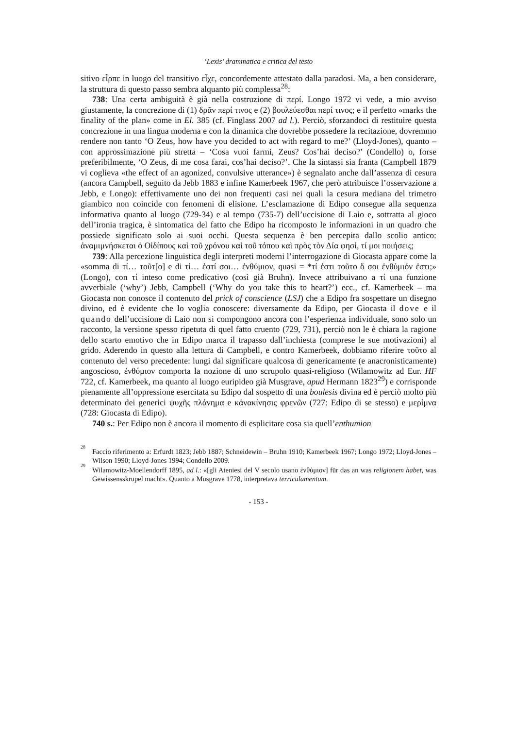‘Lexis’ drammatica e critica del testo
sitivo εἷρπε in luogo del transitivo εἷχε, concordemente attestato dalla paradosi. Ma, a ben considerare, la struttura di questo passo sembra alquanto più complessa<sup>28</sup>:
738: Una certa ambiguità è già nella costruzione di περί. Longo 1972 vi vede, a mio avviso giustamente, la concrezione di (1) δρᾶν περί τινος e (2) βουλεύεσθαι περί τινος; e il perfetto «marks the finality of the plan» come in El. 385 (cf. Finglass 2007 ad l.). Perciò, sforzandoci di restituire questa concrezione in una lingua moderna e con la dinamica che dovrebbe possedere la recitazione, dovremmo rendere non tanto ‘O Zeus, how have you decided to act with regard to me?’ (Lloyd-Jones), quanto – con approssimazione più stretta – ‘Cosa vuoi farmi, Zeus? Cos’hai deciso?’ (Condello) o, forse preferibilmente, ‘O Zeus, di me cosa farai, cos’hai deciso?’. Che la sintassi sia franta (Campbell 1879 vi coglieva «the effect of an agonized, convulsive utterance») è segnalato anche dall’assenza di cesura (ancora Campbell, seguito da Jebb 1883 e infine Kamerbeek 1967, che però attribuisce l’osservazione a Jebb, e Longo): effettivamente uno dei non frequenti casi nei quali la cesura mediana del trimetro giambico non coincide con fenomeni di elisione. L’esclamazione di Edipo consegue alla sequenza informativa quanto al luogo (729-34) e al tempo (735-7) dell’uccisione di Laio e, sottratta al gioco dell’ironia tragica, è sintomatica del fatto che Edipo ha ricomposto le informazioni in un quadro che possiede significato solo ai suoi occhi. Questa sequenza è ben percepita dallo scolio antico: ἀναμιμνήσκεται ὁ Οἰδίπους καὶ τοῦ χρόνου καὶ τοῦ τόπου καὶ πρὸς τὸν Δία φησί, τί μοι ποιήσεις;
739: Alla percezione linguistica degli interpreti moderni l’interrogazione di Giocasta appare come la «somma di τί… τοῦτ[ο] e di τί… ἐστί σοι… ἐνθύμιον, quasi = *τί ἐστι τοῦτο ὅ σοι ἐνθύμιόν ἐστι;» (Longo), con τί inteso come predicativo (così già Bruhn). Invece attribuivano a τί una funzione avverbiale (‘why’) Jebb, Campbell (‘Why do you take this to heart?’) ecc., cf. Kamerbeek – ma Giocasta non conosce il contenuto del prick of conscience (LSJ) che a Edipo fra sospettare un disegno divino, ed è evidente che lo voglia conoscere: diversamente da Edipo, per Giocasta il dove e il quando dell’uccisione di Laio non si compongono ancora con l’esperienza individuale, sono solo un racconto, la versione spesso ripetuta di quel fatto cruento (729, 731), perciò non le è chiara la ragione dello scarto emotivo che in Edipo marca il trapasso dall’inchiesta (comprese le sue motivazioni) al grido. Aderendo in questo alla lettura di Campbell, e contro Kamerbeek, dobbiamo riferire τοῦτο al contenuto del verso precedente: lungi dal significare qualcosa di genericamente (e anacronisticamente) angoscioso, ἐνθύμιον comporta la nozione di uno scrupolo quasi-religioso (Wilamowitz ad Eur. HF 722, cf. Kamerbeek, ma quanto al luogo euripideo già Musgrave, apud Hermann 1823<sup>29</sup>) e corrisponde pienamente all’oppressione esercitata su Edipo dal sospetto di una boulesis divina ed è perciò molto più determinato dei generici ψυχῆς πλάνημα e κἀνακίνησις φρενῶν (727: Edipo di se stesso) e μερίμνα (728: Giocasta di Edipo).
740 s.: Per Edipo non è ancora il momento di esplicitare cosa sia quell’enthumion
<sup>28</sup> Faccio riferimento a: Erfurdt 1823; Jebb 1887; Schneidewin – Bruhn 1910; Kamerbeek 1967; Longo 1972; Lloyd-Jones – Wilson 1990; Lloyd-Jones 1994; Condello 2009.
<sup>29</sup> Wilamowitz-Moellendorff 1895, ad l.: «[gli Ateniesi del V secolo usano ἐνθύμιον] für das an was religionem habet, was Gewissensskrupel macht». Quanto a Musgrave 1778, interpretava terriculamentum.
- 153 -